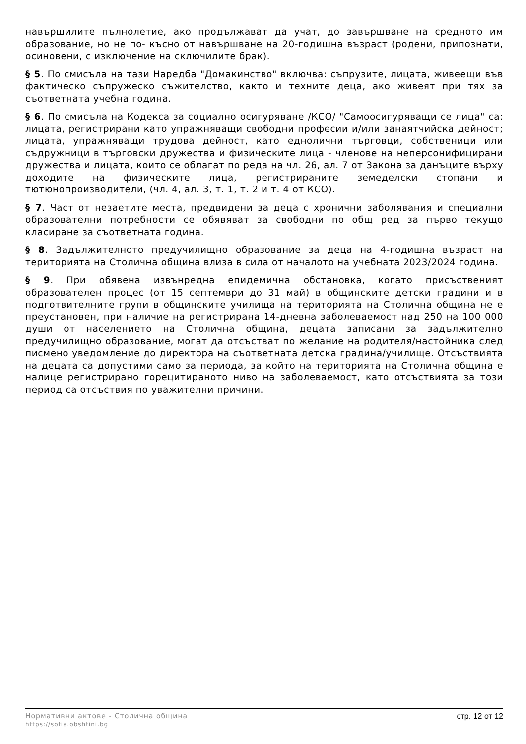навършилите пълнолетие, ако продължават да учат, до завършване на средното им образование, но не по- късно от навършване на 20-годишна възраст (родени, припознати, осиновени, с изключение на сключилите брак).
§ 5. По смисъла на тази Наредба "Домакинство" включва: съпрузите, лицата, живеещи във фактическо съпружеско съжителство, както и техните деца, ако живеят при тях за съответната учебна година.
§ 6. По смисъла на Кодекса за социално осигуряване /КСО/ "Самоосигуряващи се лица" са: лицата, регистрирани като упражняващи свободни професии и/или занаятчийска дейност; лицата, упражняващи трудова дейност, като еднолични търговци, собственици или съдружници в търговски дружества и физическите лица - членове на неперсонифицирани дружества и лицата, които се облагат по реда на чл. 26, ал. 7 от Закона за данъците върху доходите на физическите лица, регистрираните земеделски стопани и тютюнопроизводители, (чл. 4, ал. 3, т. 1, т. 2 и т. 4 от КСО).
§ 7. Част от незаетите места, предвидени за деца с хронични заболявания и специални образователни потребности се обявяват за свободни по общ ред за първо текущо класиране за съответната година.
§ 8. Задължителното предучилищно образование за деца на 4-годишна възраст на територията на Столична община влиза в сила от началото на учебната 2023/2024 година.
§ 9. При обявена извънредна епидемична обстановка, когато присъственият образователен процес (от 15 септември до 31 май) в общинските детски градини и в подготвителните групи в общинските училища на територията на Столична община не е преустановен, при наличие на регистрирана 14-дневна заболеваемост над 250 на 100 000 души от населението на Столична община, децата записани за задължително предучилищно образование, могат да отсъстват по желание на родителя/настойника след писмено уведомление до директора на съответната детска градина/училище. Отсъствията на децата са допустими само за периода, за който на територията на Столична община е налице регистрирано горецитираното ниво на заболеваемост, като отсъствията за този период са отсъствия по уважителни причини.
Нормативни актове - Столична община
https://sofia.obshtini.bg
стр. 12 от 12